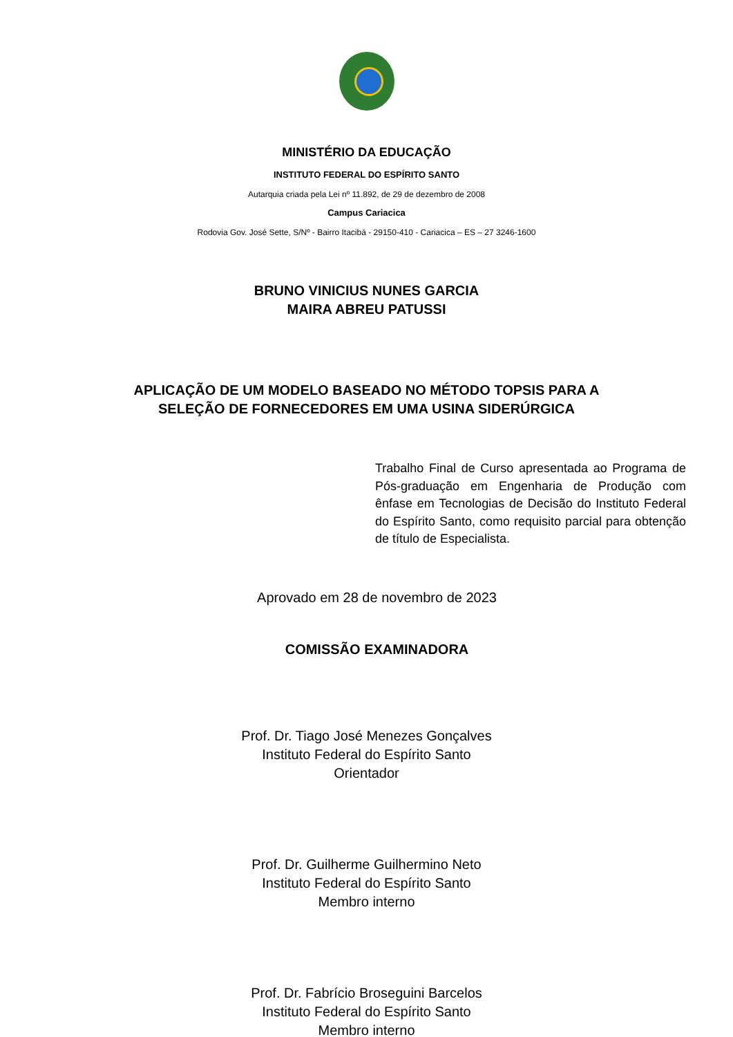MINISTÉRIO DA EDUCAÇÃO
INSTITUTO FEDERAL DO ESPÍRITO SANTO
Autarquia criada pela Lei nº 11.892, de 29 de dezembro de 2008
Campus Cariacica
Rodovia Gov. José Sette, S/Nº - Bairro Itacibá - 29150-410 - Cariacica – ES – 27 3246-1600
BRUNO VINICIUS NUNES GARCIA
MAIRA ABREU PATUSSI
APLICAÇÃO DE UM MODELO BASEADO NO MÉTODO TOPSIS PARA A
SELEÇÃO DE FORNECEDORES EM UMA USINA SIDERÚRGICA
Trabalho Final de Curso apresentada ao Programa de Pós-graduação em Engenharia de Produção com ênfase em Tecnologias de Decisão do Instituto Federal do Espírito Santo, como requisito parcial para obtenção de título de Especialista.
Aprovado em 28 de novembro de 2023
COMISSÃO EXAMINADORA
Prof. Dr. Tiago José Menezes Gonçalves
Instituto Federal do Espírito Santo
Orientador
Prof. Dr. Guilherme Guilhermino Neto
Instituto Federal do Espírito Santo
Membro interno
Prof. Dr. Fabrício Broseguini Barcelos
Instituto Federal do Espírito Santo
Membro interno